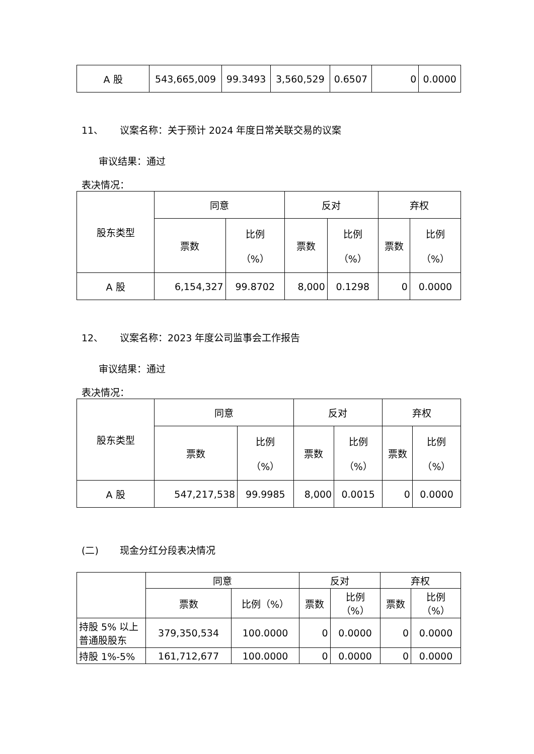| A 股 | 543,665,009 | 99.3493 | 3,560,529 | 0.6507 | 0 | 0.0000 |
11、 议案名称：关于预计 2024 年度日常关联交易的议案
审议结果：通过
表决情况：
| 股东类型 | 同意 | | 反对 | | 弃权 | |
| --- | --- | --- | --- | --- | --- | --- |
| | 票数 | 比例 （%） | 票数 | 比例 （%） | 票数 | 比例 （%） |
| A 股 | 6,154,327 | 99.8702 | 8,000 | 0.1298 | 0 | 0.0000 |
12、 议案名称：2023 年度公司监事会工作报告
审议结果：通过
表决情况：
| 股东类型 | 同意 | | 反对 | | 弃权 | |
| --- | --- | --- | --- | --- | --- | --- |
| | 票数 | 比例 （%） | 票数 | 比例 （%） | 票数 | 比例 （%） |
| A 股 | 547,217,538 | 99.9985 | 8,000 | 0.0015 | 0 | 0.0000 |
(二) 现金分红分段表决情况
| | 同意 | | 反对 | | 弃权 | |
| --- | --- | --- | --- | --- | --- | --- |
| | 票数 | 比例（%） | 票数 | 比例 （%） | 票数 | 比例 （%） |
| 持股 5% 以上普通股股东 | 379,350,534 | 100.0000 | 0 | 0.0000 | 0 | 0.0000 |
| 持股 1%-5% | 161,712,677 | 100.0000 | 0 | 0.0000 | 0 | 0.0000 |